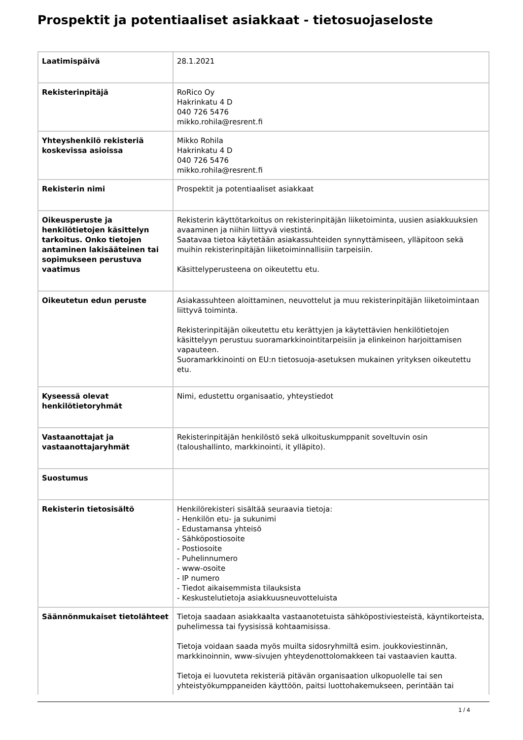Prospektit ja potentiaaliset asiakkaat - tietosuojaseloste
| Laatimispäivä | 28.1.2021 |
| Rekisterinpitäjä | RoRico Oy Hakrinkatu 4 D 040 726 5476 mikko.rohila@resrent.fi |
| Yhteyshenkilö rekisteriä koskevissa asioissa | Mikko Rohila Hakrinkatu 4 D 040 726 5476 mikko.rohila@resrent.fi |
| Rekisterin nimi | Prospektit ja potentiaaliset asiakkaat |
| Oikeusperuste ja henkilötietojen käsittelyn tarkoitus. Onko tietojen antaminen lakisääteinen tai sopimukseen perustuva vaatimus | Rekisterin käyttötarkoitus on rekisterinpitäjän liiketoiminta, uusien asiakkuuksien avaaminen ja niihin liittyvä viestintä. Saatavaa tietoa käytetään asiakassuhteiden synnyttämiseen, ylläpitoon sekä muihin rekisterinpitäjän liiketoiminnallisiin tarpeisiin. Käsittelyperusteena on oikeutettu etu. |
| Oikeutetun edun peruste | Asiakassuhteen aloittaminen, neuvottelut ja muu rekisterinpitäjän liiketoimintaan liittyvä toiminta. Rekisterinpitäjän oikeutettu etu kerättyjen ja käytettävien henkilötietojen käsittelyyn perustuu suoramarkkinointitarpeisiin ja elinkeinon harjoittamisen vapauteen. Suoramarkkinointi on EU:n tietosuoja-asetuksen mukainen yrityksen oikeutettu etu. |
| Kyseessä olevat henkilötietoryhmät | Nimi, edustettu organisaatio, yhteystiedot |
| Vastaanottajat ja vastaanottajaryhmät | Rekisterinpitäjän henkilöstö sekä ulkoituskumppanit soveltuvin osin (taloushallinto, markkinointi, it ylläpito). |
| Suostumus | |
| Rekisterin tietosisältö | Henkilörekisteri sisältää seuraavia tietoja: - Henkilön etu- ja sukunimi - Edustamansa yhteisö - Sähköpostiosoite - Postiosoite - Puhelinnumero - www-osoite - IP numero - Tiedot aikaisemmista tilauksista - Keskustelutietoja asiakkuusneuvotteluista |
| Säännönmukaiset tietolähteet | Tietoja saadaan asiakkaalta vastaanotetuista sähköpostiviesteistä, käyntikorteista, puhelimessa tai fyysisissä kohtaamisissa. Tietoja voidaan saada myös muilta sidosryhmiltä esim. joukkoviestinnän, markkinoinnin, www-sivujen yhteydenottolomakkeen tai vastaavien kautta. Tietoja ei luovuteta rekisteriä pitävän organisaation ulkopuolelle tai sen yhteistyökumppaneiden käyttöön, paitsi luottohakemukseen, perintään tai |
1 / 4